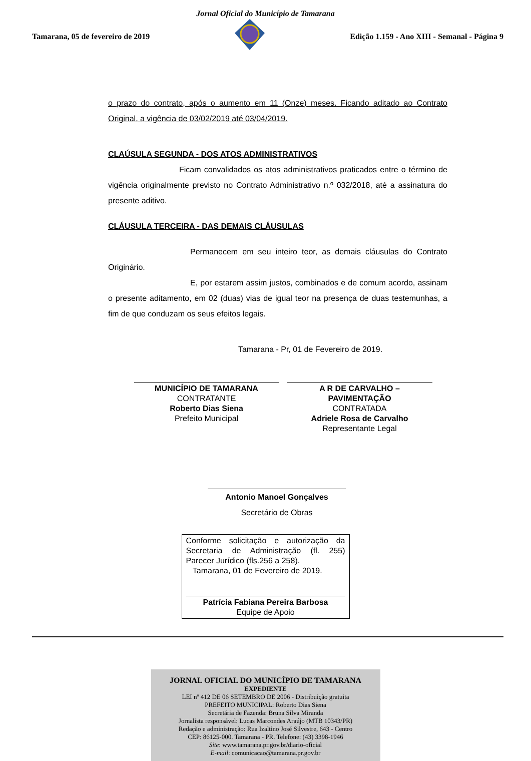Jornal Oficial do Município de Tamarana
Tamarana, 05 de fevereiro de 2019 Edição 1.159 - Ano XIII - Semanal - Página 9
o prazo do contrato, após o aumento em 11 (Onze) meses. Ficando aditado ao Contrato Original, a vigência de 03/02/2019 até 03/04/2019.
CLAÚSULA SEGUNDA - DOS ATOS ADMINISTRATIVOS
Ficam convalidados os atos administrativos praticados entre o término de vigência originalmente previsto no Contrato Administrativo n.º 032/2018, até a assinatura do presente aditivo.
CLÁUSULA TERCEIRA - DAS DEMAIS CLÁUSULAS
Permanecem em seu inteiro teor, as demais cláusulas do Contrato Originário.
E, por estarem assim justos, combinados e de comum acordo, assinam o presente aditamento, em 02 (duas) vias de igual teor na presença de duas testemunhas, a fim de que conduzam os seus efeitos legais.
Tamarana - Pr, 01 de Fevereiro de 2019.
MUNICÍPIO DE TAMARANA
CONTRATANTE
Roberto Dias Siena
Prefeito Municipal
A R DE CARVALHO – PAVIMENTAÇÃO
CONTRATADA
Adriele Rosa de Carvalho
Representante Legal
Antonio Manoel Gonçalves
Secretário de Obras
Conforme solicitação e autorização da Secretaria de Administração (fl. 255) Parecer Jurídico (fls.256 a 258).
Tamarana, 01 de Fevereiro de 2019.
Patrícia Fabiana Pereira Barbosa
Equipe de Apoio
JORNAL OFICIAL DO MUNICÍPIO DE TAMARANA
EXPEDIENTE
LEI nº 412 DE 06 SETEMBRO DE 2006 - Distribuição gratuita
PREFEITO MUNICIPAL: Roberto Dias Siena
Secretária de Fazenda: Bruna Silva Miranda
Jornalista responsável: Lucas Marcondes Araújo (MTB 10343/PR)
Redação e administração: Rua Izaltino José Silvestre, 643 - Centro
CEP: 86125-000. Tamarana - PR. Telefone: (43) 3398-1946
Site: www.tamarana.pr.gov.br/diario-oficial
E-mail: comunicacao@tamarana.pr.gov.br